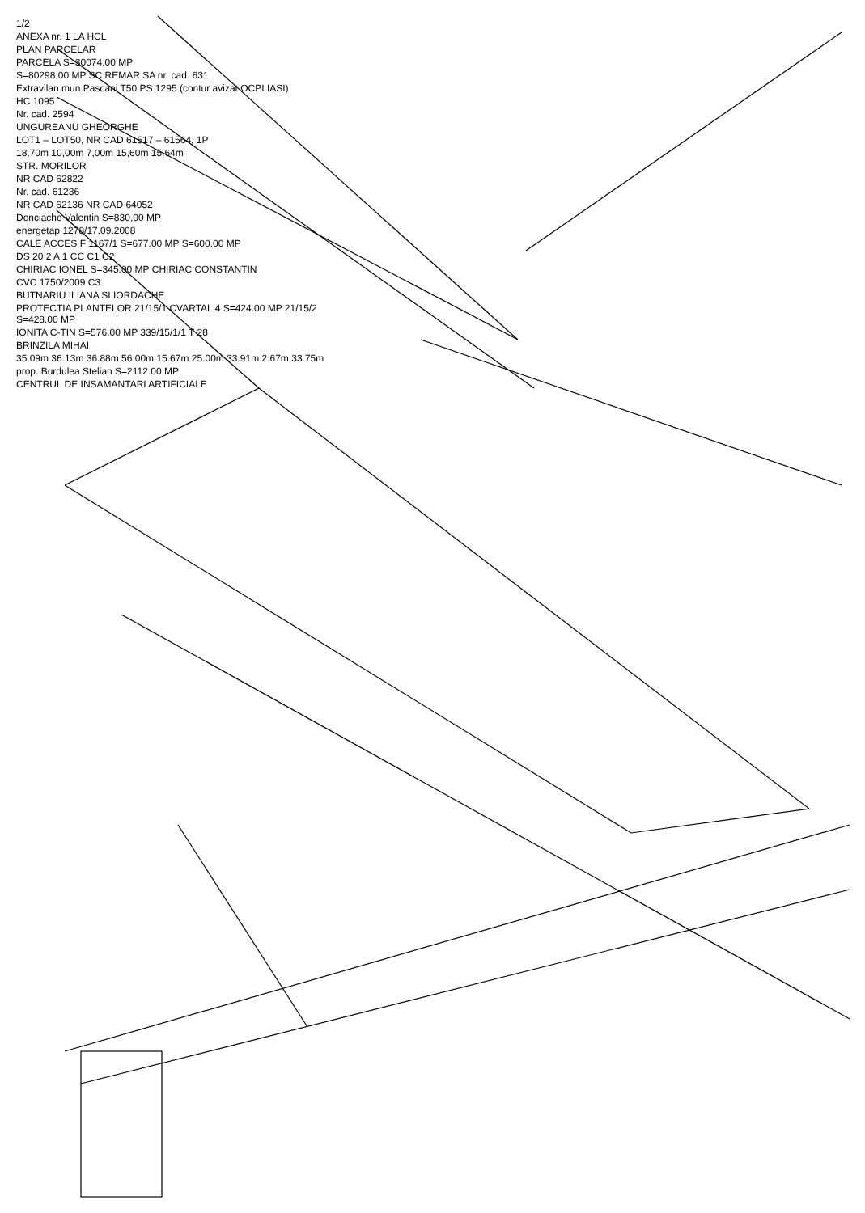1/2
ANEXA nr. 1 LA HCL
PLAN PARCELAR
PARCELA S=30074,00 MP
S=80298,00 MP SC REMAR SA nr. cad. 631
Extravilan mun.Pascani T50 PS 1295 (contur avizat OCPI IASI)
HC 1095
Nr. cad. 2594
UNGUREANU GHEORGHE
LOT1 – LOT50, NR CAD 61517 – 61564, 1P
18,70m 10,00m 7,00m 15,60m 15,64m
STR. MORILOR
NR CAD 62822
Nr. cad. 61236
NR CAD 62136 NR CAD 64052
Donciache Valentin S=830,00 MP
energetap 1278/17.09.2008
CALE ACCES F 1167/1 S=677.00 MP S=600.00 MP
DS 20 2 A 1 CC C1 C2
CHIRIAC IONEL S=345.00 MP CHIRIAC CONSTANTIN
CVC 1750/2009 C3
BUTNARIU ILIANA SI IORDACHE
PROTECTIA PLANTELOR 21/15/1 CVARTAL 4 S=424.00 MP 21/15/2 S=428.00 MP
IONITA C-TIN S=576.00 MP 339/15/1/1 T 28
BRINZILA MIHAI
35.09m 36.13m 36.88m 56.00m 15.67m 25.00m 33.91m 2.67m 33.75m
prop. Burdulea Stelian S=2112.00 MP
CENTRUL DE INSAMANTARI ARTIFICIALE